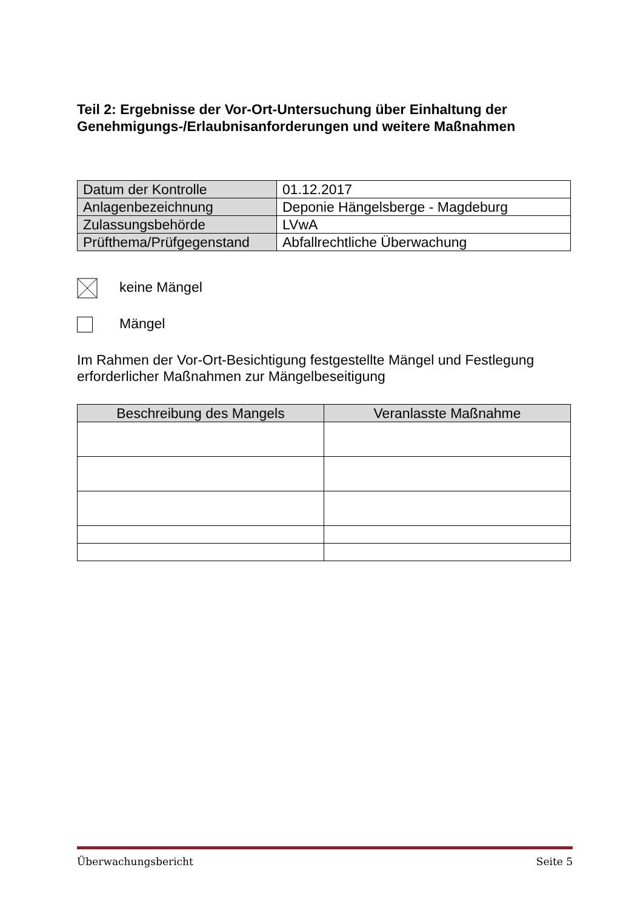Teil 2: Ergebnisse der Vor-Ort-Untersuchung über Einhaltung der Genehmigungs-/Erlaubnisanforderungen und weitere Maßnahmen
| Datum der Kontrolle | 01.12.2017 |
| Anlagenbezeichnung | Deponie Hängelsberge - Magdeburg |
| Zulassungsbehörde | LVwA |
| Prüfthema/Prüfgegenstand | Abfallrechtliche Überwachung |
keine Mängel
Mängel
Im Rahmen der Vor-Ort-Besichtigung festgestellte Mängel und Festlegung erforderlicher Maßnahmen zur Mängelbeseitigung
| Beschreibung des Mangels | Veranlasste Maßnahme |
| --- | --- |
Überwachungsbericht Seite 5